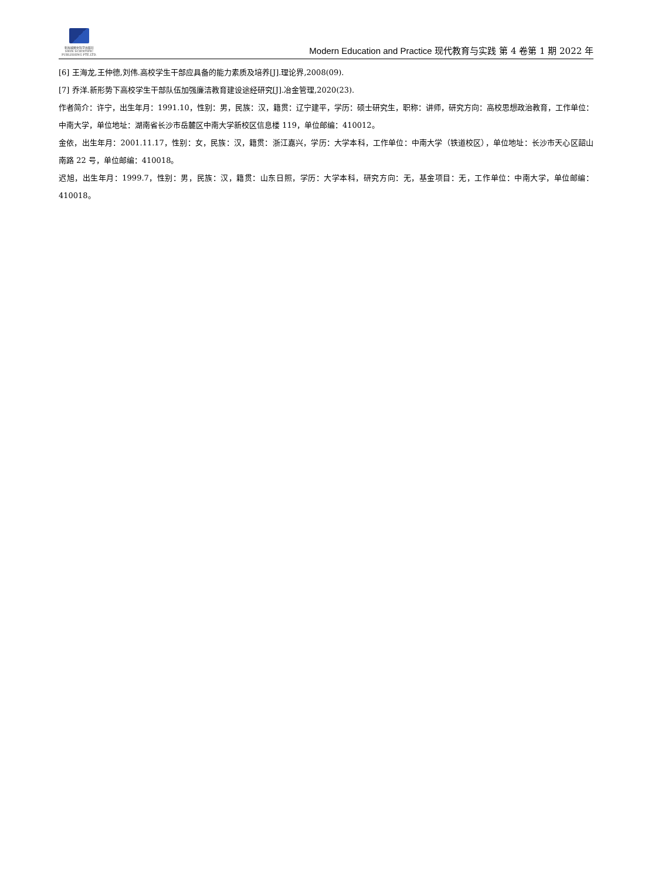新加坡图文科学出版社
SWIN SCIENTIFIC PUBLISHING PTE.LTD.
Modern Education and Practice 现代教育与实践 第 4 卷第 1 期 2022 年
[6] 王海龙,王仲德,刘伟.高校学生干部应具备的能力素质及培养[J].理论界,2008(09).
[7] 乔洋.新形势下高校学生干部队伍加强廉洁教育建设途经研究[J].冶金管理,2020(23).
作者简介：许宁，出生年月：1991.10，性别：男，民族：汉，籍贯：辽宁建平，学历：硕士研究生，职称：讲师，研究方向：高校思想政治教育，工作单位：中南大学，单位地址：湖南省长沙市岳麓区中南大学新校区信息楼 119，单位邮编：410012。
金依，出生年月：2001.11.17，性别：女，民族：汉，籍贯：浙江嘉兴，学历：大学本科，工作单位：中南大学（铁道校区），单位地址：长沙市天心区韶山南路 22 号，单位邮编：410018。
迟旭，出生年月：1999.7，性别：男，民族：汉，籍贯：山东日照，学历：大学本科，研究方向：无，基金项目：无，工作单位：中南大学，单位邮编：410018。